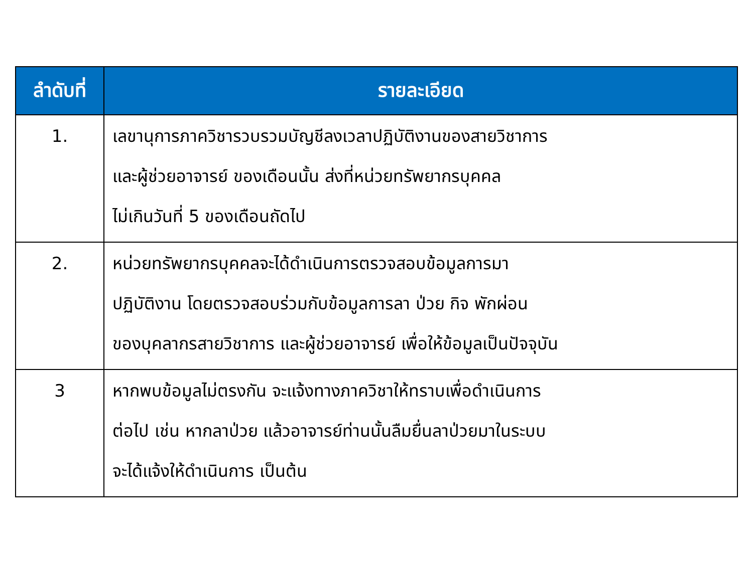| ลำดับที่ | รายละเอียด |
| --- | --- |
| 1. | เลขานุการภาควิชารวบรวมบัญชีลงเวลาปฏิบัติงานของสายวิชาการ และผู้ช่วยอาจารย์ ของเดือนนั้น ส่งที่หน่วยทรัพยากรบุคคล ไม่เกินวันที่ 5 ของเดือนถัดไป |
| 2. | หน่วยทรัพยากรบุคคลจะได้ดำเนินการตรวจสอบข้อมูลการมา ปฏิบัติงาน โดยตรวจสอบร่วมกับข้อมูลการลา ป่วย กิจ พักผ่อน ของบุคลากรสายวิชาการ และผู้ช่วยอาจารย์ เพื่อให้ข้อมูลเป็นปัจจุบัน |
| 3 | หากพบข้อมูลไม่ตรงกัน จะแจ้งทางภาควิชาให้ทราบเพื่อดำเนินการ ต่อไป เช่น หากลาป่วย แล้วอาจารย์ท่านนั้นลืมยื่นลาป่วยมาในระบบ จะได้แจ้งให้ดำเนินการ เป็นต้น |